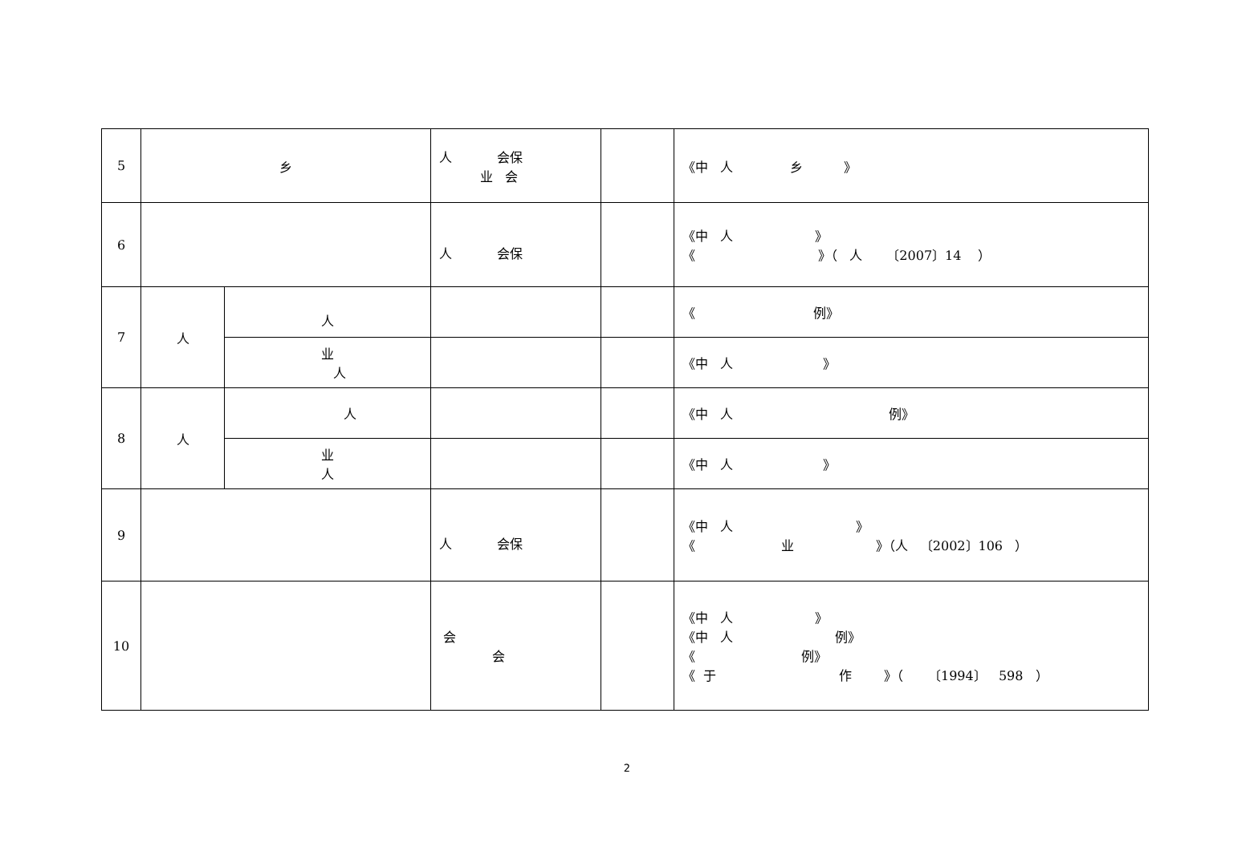| 5 | 乡 | | 人 会保 业 会 | | 《中 人 乡 》 |
| 6 | | | 人 会保 | | 《中 人 》 《 》（ 人 〔2007〕14 ） |
| 7 | 人 | 人 | | | 《 例》 |
| | | 业 人 | | | 《中 人 》 |
| 8 | 人 | 人 | | | 《中 人 例》 |
| | | 业 人 | | | 《中 人 》 |
| 9 | | | 人 会保 | | 《中 人 》 《 业 》（人 〔2002〕106 ） |
| 10 | | | 会 会 | | 《中 人 》 《中 人 例》 《 例》 《 于 作 》（ 〔1994〕 598 ） |
2